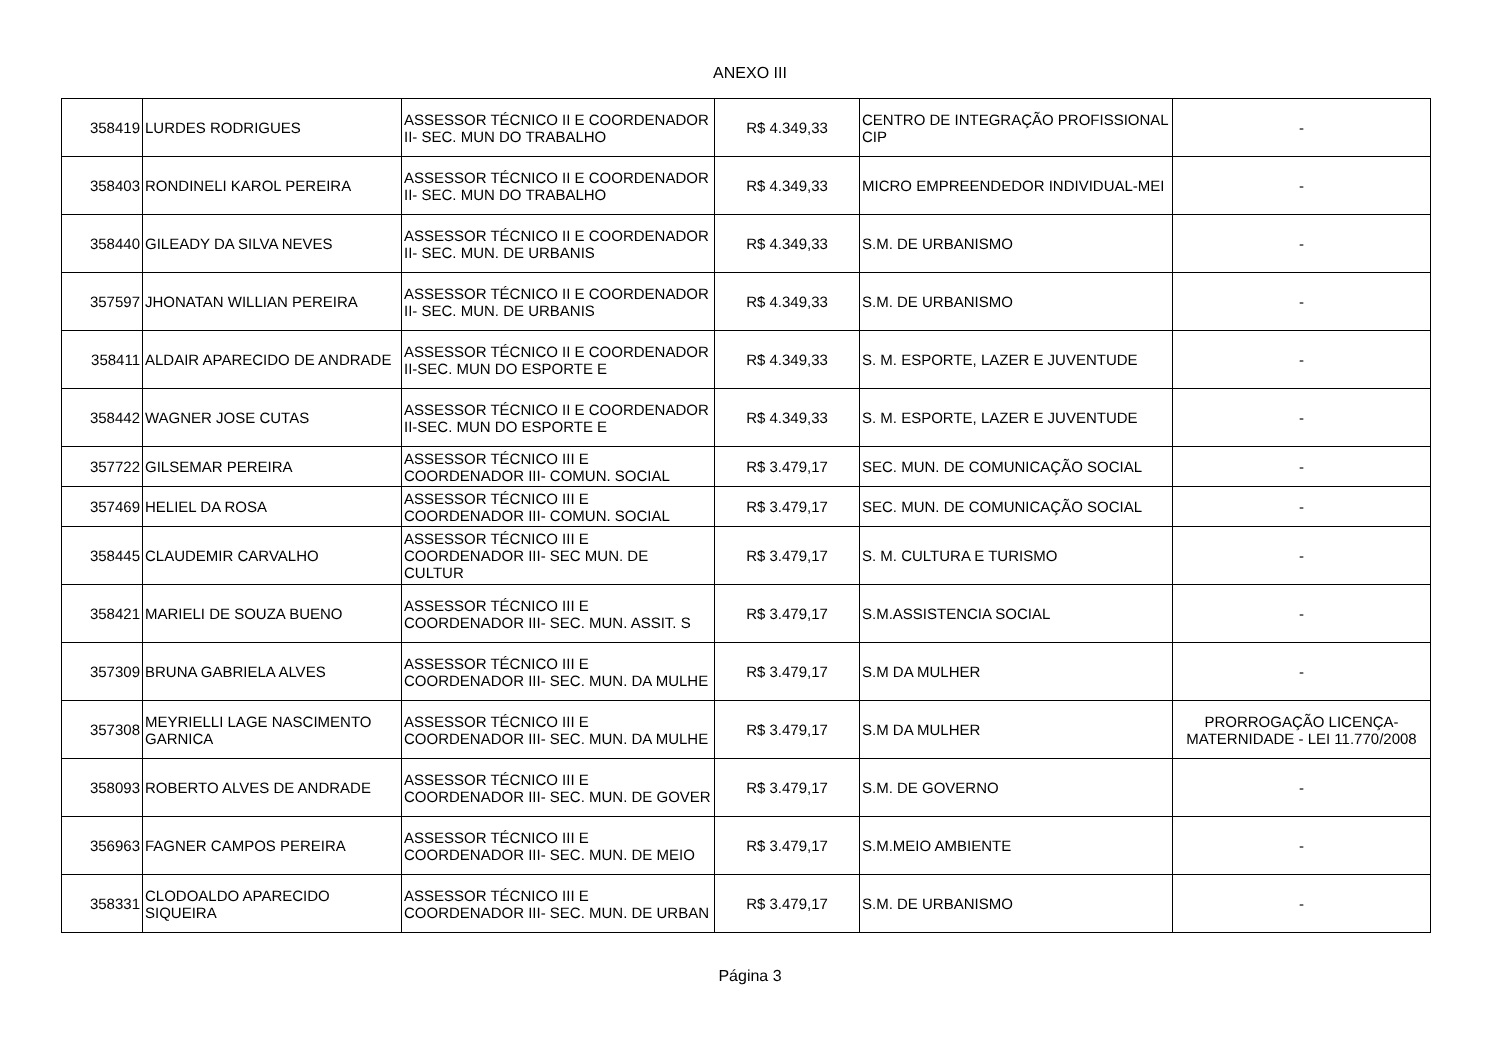ANEXO III
| 358419 | LURDES RODRIGUES | ASSESSOR TÉCNICO II E COORDENADOR II- SEC. MUN DO TRABALHO | R$ 4.349,33 | CENTRO DE INTEGRAÇÃO PROFISSIONAL CIP | - |
| 358403 | RONDINELI KAROL PEREIRA | ASSESSOR TÉCNICO II E COORDENADOR II- SEC. MUN DO TRABALHO | R$ 4.349,33 | MICRO EMPREENDEDOR INDIVIDUAL-MEI | - |
| 358440 | GILEADY DA SILVA NEVES | ASSESSOR TÉCNICO II E COORDENADOR II- SEC. MUN. DE URBANIS | R$ 4.349,33 | S.M. DE URBANISMO | - |
| 357597 | JHONATAN WILLIAN PEREIRA | ASSESSOR TÉCNICO II E COORDENADOR II- SEC. MUN. DE URBANIS | R$ 4.349,33 | S.M. DE URBANISMO | - |
| 358411 | ALDAIR APARECIDO DE ANDRADE | ASSESSOR TÉCNICO II E COORDENADOR II-SEC. MUN DO ESPORTE E | R$ 4.349,33 | S. M. ESPORTE, LAZER E JUVENTUDE | - |
| 358442 | WAGNER JOSE CUTAS | ASSESSOR TÉCNICO II E COORDENADOR II-SEC. MUN DO ESPORTE E | R$ 4.349,33 | S. M. ESPORTE, LAZER E JUVENTUDE | - |
| 357722 | GILSEMAR PEREIRA | ASSESSOR TÉCNICO III E COORDENADOR III- COMUN. SOCIAL | R$ 3.479,17 | SEC. MUN. DE COMUNICAÇÃO SOCIAL | - |
| 357469 | HELIEL DA ROSA | ASSESSOR TÉCNICO III E COORDENADOR III- COMUN. SOCIAL | R$ 3.479,17 | SEC. MUN. DE COMUNICAÇÃO SOCIAL | - |
| 358445 | CLAUDEMIR CARVALHO | ASSESSOR TÉCNICO III E COORDENADOR III- SEC MUN. DE CULTUR | R$ 3.479,17 | S. M. CULTURA E TURISMO | - |
| 358421 | MARIELI DE SOUZA BUENO | ASSESSOR TÉCNICO III E COORDENADOR III- SEC. MUN. ASSIT. S | R$ 3.479,17 | S.M.ASSISTENCIA SOCIAL | - |
| 357309 | BRUNA GABRIELA ALVES | ASSESSOR TÉCNICO III E COORDENADOR III- SEC. MUN. DA MULHE | R$ 3.479,17 | S.M DA MULHER | - |
| 357308 | MEYRIELLI LAGE NASCIMENTO GARNICA | ASSESSOR TÉCNICO III E COORDENADOR III- SEC. MUN. DA MULHE | R$ 3.479,17 | S.M DA MULHER | PRORROGAÇÃO LICENÇA-MATERNIDADE - LEI 11.770/2008 |
| 358093 | ROBERTO ALVES DE ANDRADE | ASSESSOR TÉCNICO III E COORDENADOR III- SEC. MUN. DE GOVER | R$ 3.479,17 | S.M. DE GOVERNO | - |
| 356963 | FAGNER CAMPOS PEREIRA | ASSESSOR TÉCNICO III E COORDENADOR III- SEC. MUN. DE MEIO | R$ 3.479,17 | S.M.MEIO AMBIENTE | - |
| 358331 | CLODOALDO APARECIDO SIQUEIRA | ASSESSOR TÉCNICO III E COORDENADOR III- SEC. MUN. DE URBAN | R$ 3.479,17 | S.M. DE URBANISMO | - |
Página 3